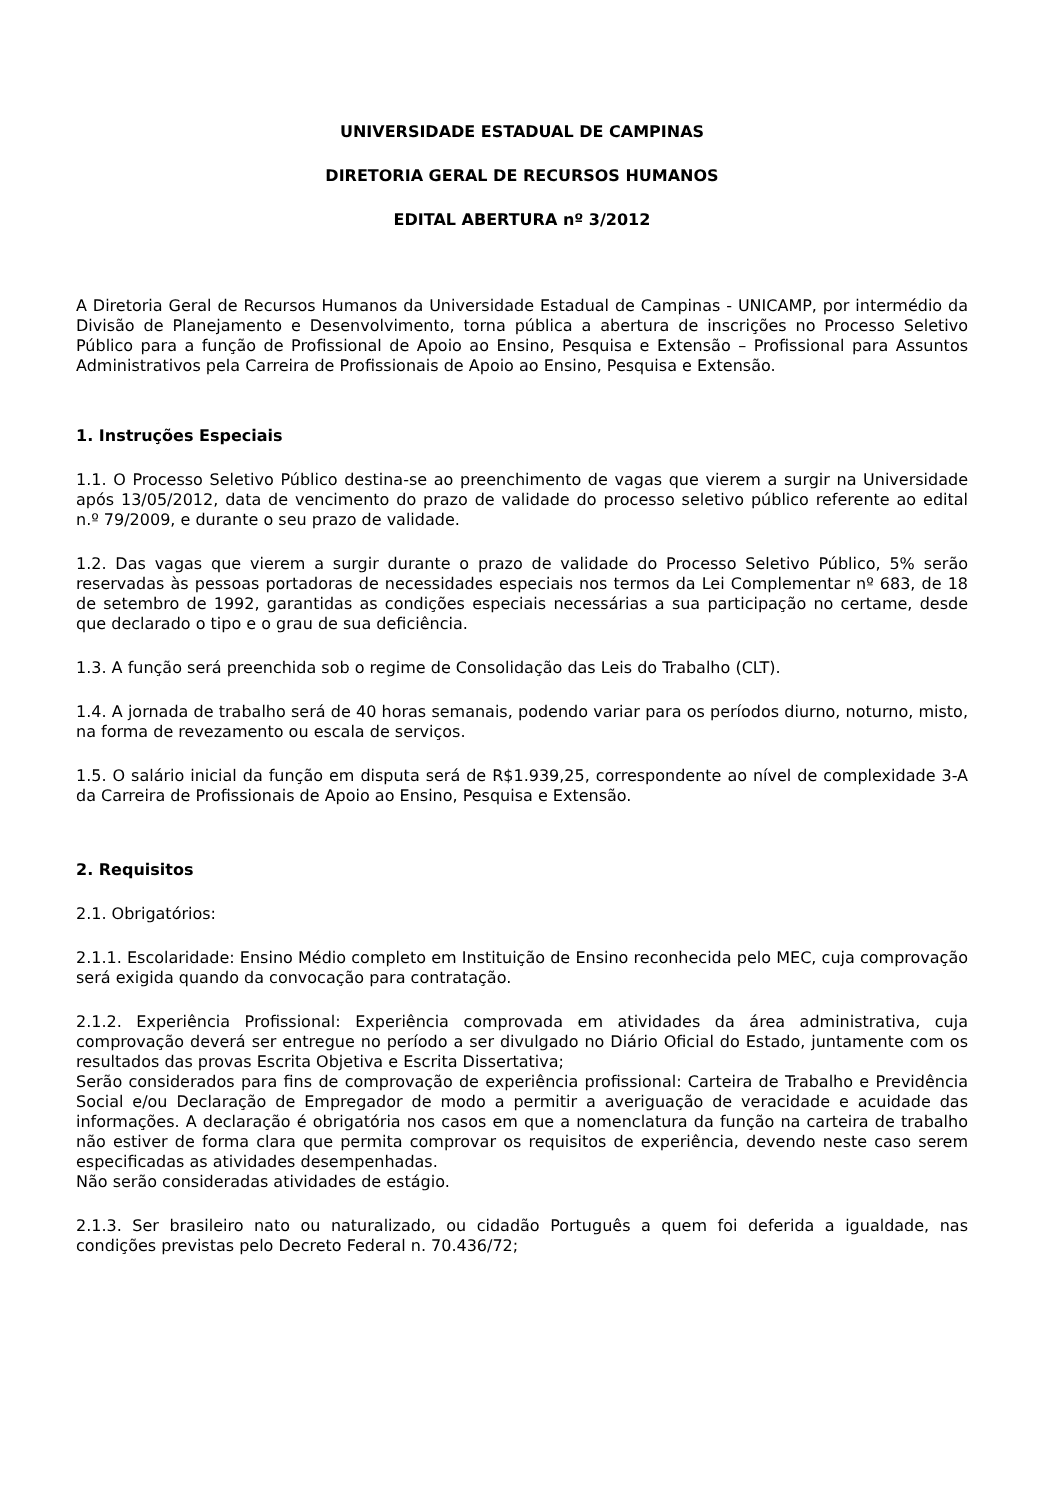UNIVERSIDADE ESTADUAL DE CAMPINAS
DIRETORIA GERAL DE RECURSOS HUMANOS
EDITAL ABERTURA nº 3/2012
A Diretoria Geral de Recursos Humanos da Universidade Estadual de Campinas - UNICAMP, por intermédio da Divisão de Planejamento e Desenvolvimento, torna pública a abertura de inscrições no Processo Seletivo Público para a função de Profissional de Apoio ao Ensino, Pesquisa e Extensão – Profissional para Assuntos Administrativos pela Carreira de Profissionais de Apoio ao Ensino, Pesquisa e Extensão.
1. Instruções Especiais
1.1. O Processo Seletivo Público destina-se ao preenchimento de vagas que vierem a surgir na Universidade após 13/05/2012, data de vencimento do prazo de validade do processo seletivo público referente ao edital n.º 79/2009, e durante o seu prazo de validade.
1.2. Das vagas que vierem a surgir durante o prazo de validade do Processo Seletivo Público, 5% serão reservadas às pessoas portadoras de necessidades especiais nos termos da Lei Complementar nº 683, de 18 de setembro de 1992, garantidas as condições especiais necessárias a sua participação no certame, desde que declarado o tipo e o grau de sua deficiência.
1.3. A função será preenchida sob o regime de Consolidação das Leis do Trabalho (CLT).
1.4. A jornada de trabalho será de 40 horas semanais, podendo variar para os períodos diurno, noturno, misto, na forma de revezamento ou escala de serviços.
1.5. O salário inicial da função em disputa será de R$1.939,25, correspondente ao nível de complexidade 3-A da Carreira de Profissionais de Apoio ao Ensino, Pesquisa e Extensão.
2. Requisitos
2.1. Obrigatórios:
2.1.1. Escolaridade: Ensino Médio completo em Instituição de Ensino reconhecida pelo MEC, cuja comprovação será exigida quando da convocação para contratação.
2.1.2. Experiência Profissional: Experiência comprovada em atividades da área administrativa, cuja comprovação deverá ser entregue no período a ser divulgado no Diário Oficial do Estado, juntamente com os resultados das provas Escrita Objetiva e Escrita Dissertativa;
Serão considerados para fins de comprovação de experiência profissional: Carteira de Trabalho e Previdência Social e/ou Declaração de Empregador de modo a permitir a averiguação de veracidade e acuidade das informações. A declaração é obrigatória nos casos em que a nomenclatura da função na carteira de trabalho não estiver de forma clara que permita comprovar os requisitos de experiência, devendo neste caso serem especificadas as atividades desempenhadas.
Não serão consideradas atividades de estágio.
2.1.3. Ser brasileiro nato ou naturalizado, ou cidadão Português a quem foi deferida a igualdade, nas condições previstas pelo Decreto Federal n. 70.436/72;